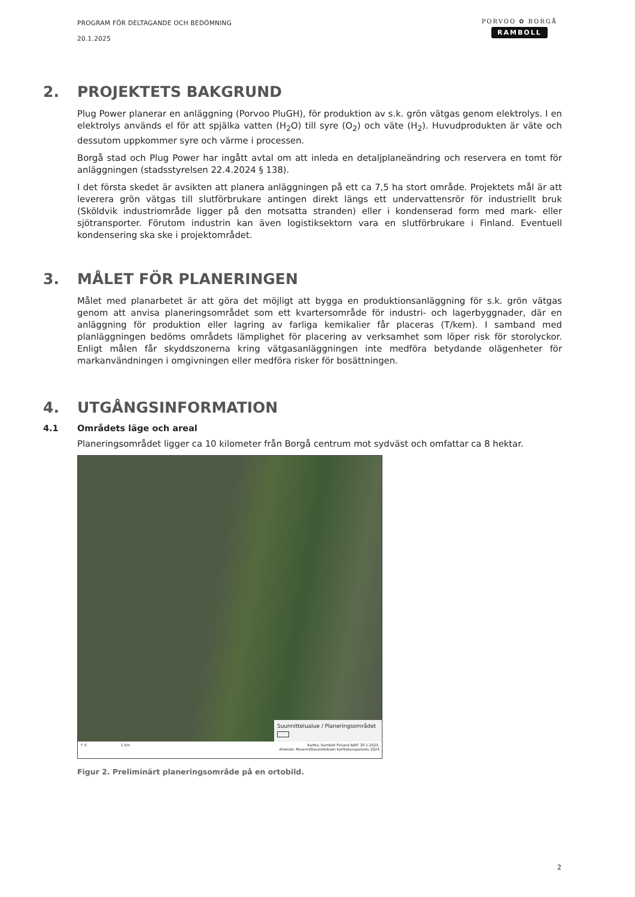PROGRAM FÖR DELTAGANDE OCH BEDÖMNING
20.1.2025
PORVOO ✿ BORGÅ
RAMBOLL
2. PROJEKTETS BAKGRUND
Plug Power planerar en anläggning (Porvoo PluGH), för produktion av s.k. grön vätgas genom elektrolys. I en elektrolys används el för att spjälka vatten (H<sub>2</sub>O) till syre (O<sub>2</sub>) och väte (H<sub>2</sub>). Huvudprodukten är väte och dessutom uppkommer syre och värme i processen.
Borgå stad och Plug Power har ingått avtal om att inleda en detaljplaneändring och reservera en tomt för anläggningen (stadsstyrelsen 22.4.2024 § 138).
I det första skedet är avsikten att planera anläggningen på ett ca 7,5 ha stort område. Projektets mål är att leverera grön vätgas till slutförbrukare antingen direkt längs ett undervattensrör för industriellt bruk (Sköldvik industriområde ligger på den motsatta stranden) eller i kondenserad form med mark- eller sjötransporter. Förutom industrin kan även logistiksektorn vara en slutförbrukare i Finland. Eventuell kondensering ska ske i projektområdet.
3. MÅLET FÖR PLANERINGEN
Målet med planarbetet är att göra det möjligt att bygga en produktionsanläggning för s.k. grön vätgas genom att anvisa planeringsområdet som ett kvartersområde för industri- och lagerbyggnader, där en anläggning för produktion eller lagring av farliga kemikalier får placeras (T/kem). I samband med planläggningen bedöms områdets lämplighet för placering av verksamhet som löper risk för storolyckor. Enligt målen får skyddszonerna kring vätgasanläggningen inte medföra betydande olägenheter för markanvändningen i omgivningen eller medföra risker för bosättningen.
4. UTGÅNGSINFORMATION
4.1 Områdets läge och areal
Planeringsområdet ligger ca 10 kilometer från Borgå centrum mot sydväst och omfattar ca 8 hektar.
Suunnittelualue / Planeringsområdet
↑ 0 1 km Kartta: Ramboll Finland AJNT 30.1.2025.
Aineisto: Maanmittauslaitoksen karttakuvapalvelu 2024
Figur 2. Preliminärt planeringsområde på en ortobild.
2